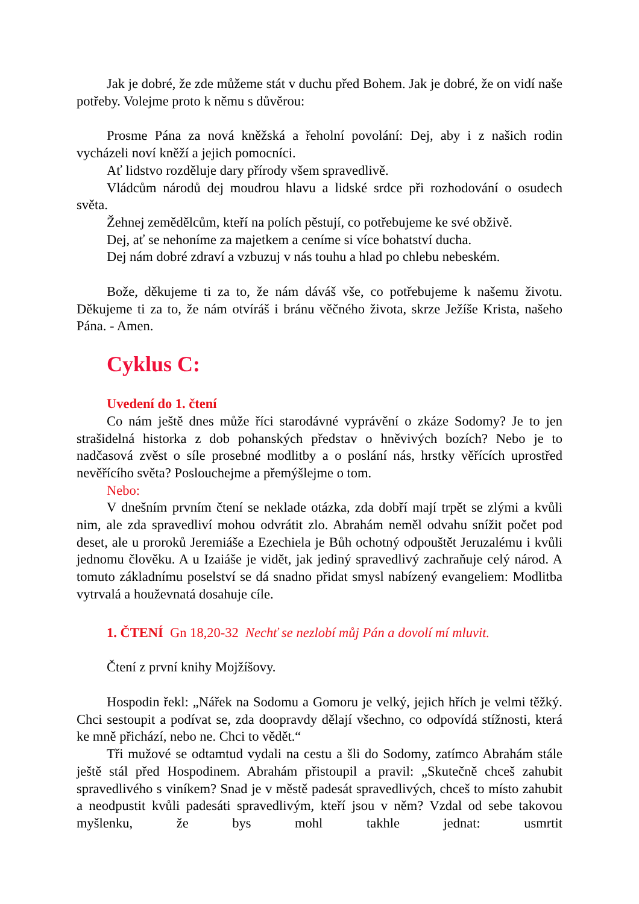Jak je dobré, že zde můžeme stát v duchu před Bohem. Jak je dobré, že on vidí naše potřeby. Volejme proto k němu s důvěrou:
Prosme Pána za nová kněžská a řeholní povolání: Dej, aby i z našich rodin vycházeli noví kněží a jejich pomocníci.
Ať lidstvo rozděluje dary přírody všem spravedlivě.
Vládcům národů dej moudrou hlavu a lidské srdce při rozhodování o osudech světa.
Žehnej zemědělcům, kteří na polích pěstují, co potřebujeme ke své obživě.
Dej, ať se nehoníme za majetkem a ceníme si více bohatství ducha.
Dej nám dobré zdraví a vzbuzuj v nás touhu a hlad po chlebu nebeském.
Bože, děkujeme ti za to, že nám dáváš vše, co potřebujeme k našemu životu. Děkujeme ti za to, že nám otvíráš i bránu věčného života, skrze Ježíše Krista, našeho Pána. - Amen.
Cyklus C:
Uvedení do 1. čtení
Co nám ještě dnes může říci starodávné vyprávění o zkáze Sodomy? Je to jen strašidelná historka z dob pohanských představ o hněvivých bozích? Nebo je to nadčasová zvěst o síle prosebné modlitby a o poslání nás, hrstky věřících uprostřed nevěřícího světa? Poslouchejme a přemýšlejme o tom.
Nebo:
V dnešním prvním čtení se neklade otázka, zda dobří mají trpět se zlými a kvůli nim, ale zda spravedliví mohou odvrátit zlo. Abrahám neměl odvahu snížit počet pod deset, ale u proroků Jeremiáše a Ezechiela je Bůh ochotný odpouštět Jeruzalému i kvůli jednomu člověku. A u Izaiáše je vidět, jak jediný spravedlivý zachraňuje celý národ. A tomuto základnímu poselství se dá snadno přidat smysl nabízený evangeliem: Modlitba vytrvalá a houževnatá dosahuje cíle.
1. ČTENÍ Gn 18,20-32 Nechť se nezlobí můj Pán a dovolí mí mluvit.
Čtení z první knihy Mojžíšovy.
Hospodin řekl: „Nářek na Sodomu a Gomoru je velký, jejich hřích je velmi těžký. Chci sestoupit a podívat se, zda doopravdy dělají všechno, co odpovídá stížnosti, která ke mně přichází, nebo ne. Chci to vědět.“
Tři mužové se odtamtud vydali na cestu a šli do Sodomy, zatímco Abrahám stále ještě stál před Hospodinem. Abrahám přistoupil a pravil: „Skutečně chceš zahubit spravedlivého s viníkem? Snad je v městě padesát spravedlivých, chceš to místo zahubit a neodpustit kvůli padesáti spravedlivým, kteří jsou v něm? Vzdal od sebe takovou myšlenku, že bys mohl takhle jednat: usmrtit